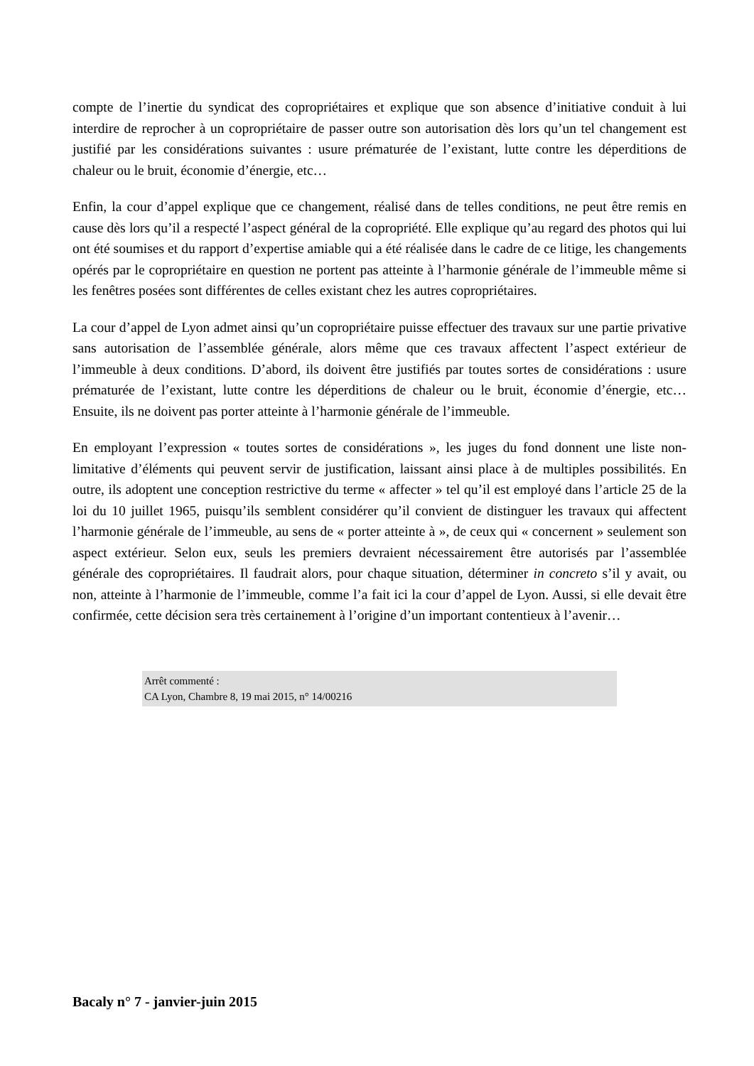compte de l’inertie du syndicat des copropriétaires et explique que son absence d’initiative conduit à lui interdire de reprocher à un copropriétaire de passer outre son autorisation dès lors qu’un tel changement est justifié par les considérations suivantes : usure prématurée de l’existant, lutte contre les déperditions de chaleur ou le bruit, économie d’énergie, etc…
Enfin, la cour d’appel explique que ce changement, réalisé dans de telles conditions, ne peut être remis en cause dès lors qu’il a respecté l’aspect général de la copropriété. Elle explique qu’au regard des photos qui lui ont été soumises et du rapport d’expertise amiable qui a été réalisée dans le cadre de ce litige, les changements opérés par le copropriétaire en question ne portent pas atteinte à l’harmonie générale de l’immeuble même si les fenêtres posées sont différentes de celles existant chez les autres copropriétaires.
La cour d’appel de Lyon admet ainsi qu’un copropriétaire puisse effectuer des travaux sur une partie privative sans autorisation de l’assemblée générale, alors même que ces travaux affectent l’aspect extérieur de l’immeuble à deux conditions. D’abord, ils doivent être justifiés par toutes sortes de considérations : usure prématurée de l’existant, lutte contre les déperditions de chaleur ou le bruit, économie d’énergie, etc… Ensuite, ils ne doivent pas porter atteinte à l’harmonie générale de l’immeuble.
En employant l’expression « toutes sortes de considérations », les juges du fond donnent une liste non-limitative d’éléments qui peuvent servir de justification, laissant ainsi place à de multiples possibilités. En outre, ils adoptent une conception restrictive du terme « affecter » tel qu’il est employé dans l’article 25 de la loi du 10 juillet 1965, puisqu’ils semblent considérer qu’il convient de distinguer les travaux qui affectent l’harmonie générale de l’immeuble, au sens de « porter atteinte à », de ceux qui « concernent » seulement son aspect extérieur. Selon eux, seuls les premiers devraient nécessairement être autorisés par l’assemblée générale des copropriétaires. Il faudrait alors, pour chaque situation, déterminer in concreto s’il y avait, ou non, atteinte à l’harmonie de l’immeuble, comme l’a fait ici la cour d’appel de Lyon. Aussi, si elle devait être confirmée, cette décision sera très certainement à l’origine d’un important contentieux à l’avenir…
Arrêt commenté :
CA Lyon, Chambre 8, 19 mai 2015, n° 14/00216
Bacaly n° 7 - janvier-juin 2015